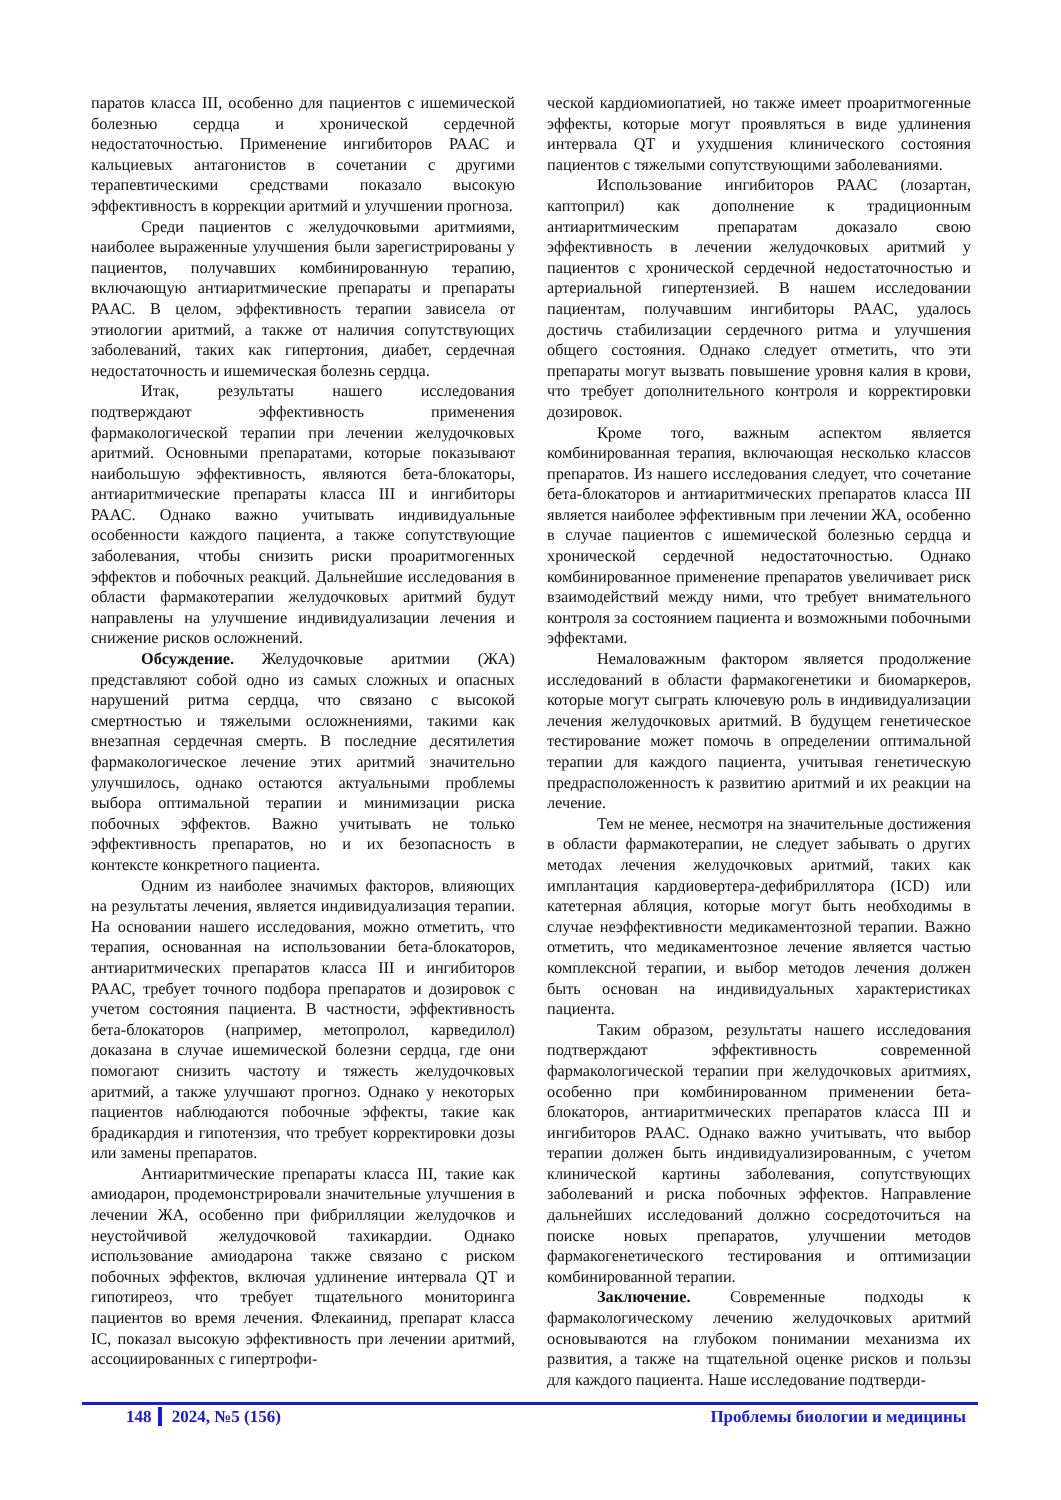паратов класса III, особенно для пациентов с ишемической болезнью сердца и хронической сердечной недостаточностью. Применение ингибиторов РААС и кальциевых антагонистов в сочетании с другими терапевтическими средствами показало высокую эффективность в коррекции аритмий и улучшении прогноза.
Среди пациентов с желудочковыми аритмиями, наиболее выраженные улучшения были зарегистрированы у пациентов, получавших комбинированную терапию, включающую антиаритмические препараты и препараты РААС. В целом, эффективность терапии зависела от этиологии аритмий, а также от наличия сопутствующих заболеваний, таких как гипертония, диабет, сердечная недостаточность и ишемическая болезнь сердца.
Итак, результаты нашего исследования подтверждают эффективность применения фармакологической терапии при лечении желудочковых аритмий. Основными препаратами, которые показывают наибольшую эффективность, являются бета-блокаторы, антиаритмические препараты класса III и ингибиторы РААС. Однако важно учитывать индивидуальные особенности каждого пациента, а также сопутствующие заболевания, чтобы снизить риски проаритмогенных эффектов и побочных реакций. Дальнейшие исследования в области фармакотерапии желудочковых аритмий будут направлены на улучшение индивидуализации лечения и снижение рисков осложнений.
Обсуждение. Желудочковые аритмии (ЖА) представляют собой одно из самых сложных и опасных нарушений ритма сердца, что связано с высокой смертностью и тяжелыми осложнениями, такими как внезапная сердечная смерть. В последние десятилетия фармакологическое лечение этих аритмий значительно улучшилось, однако остаются актуальными проблемы выбора оптимальной терапии и минимизации риска побочных эффектов. Важно учитывать не только эффективность препаратов, но и их безопасность в контексте конкретного пациента.
Одним из наиболее значимых факторов, влияющих на результаты лечения, является индивидуализация терапии. На основании нашего исследования, можно отметить, что терапия, основанная на использовании бета-блокаторов, антиаритмических препаратов класса III и ингибиторов РААС, требует точного подбора препаратов и дозировок с учетом состояния пациента. В частности, эффективность бета-блокаторов (например, метопролол, карведилол) доказана в случае ишемической болезни сердца, где они помогают снизить частоту и тяжесть желудочковых аритмий, а также улучшают прогноз. Однако у некоторых пациентов наблюдаются побочные эффекты, такие как брадикардия и гипотензия, что требует корректировки дозы или замены препаратов.
Антиаритмические препараты класса III, такие как амиодарон, продемонстрировали значительные улучшения в лечении ЖА, особенно при фибрилляции желудочков и неустойчивой желудочковой тахикардии. Однако использование амиодарона также связано с риском побочных эффектов, включая удлинение интервала QT и гипотиреоз, что требует тщательного мониторинга пациентов во время лечения. Флекаинид, препарат класса IC, показал высокую эффективность при лечении аритмий, ассоциированных с гипертрофи-
ческой кардиомиопатией, но также имеет проаритмогенные эффекты, которые могут проявляться в виде удлинения интервала QT и ухудшения клинического состояния пациентов с тяжелыми сопутствующими заболеваниями.
Использование ингибиторов РААС (лозартан, каптоприл) как дополнение к традиционным антиаритмическим препаратам доказало свою эффективность в лечении желудочковых аритмий у пациентов с хронической сердечной недостаточностью и артериальной гипертензией. В нашем исследовании пациентам, получавшим ингибиторы РААС, удалось достичь стабилизации сердечного ритма и улучшения общего состояния. Однако следует отметить, что эти препараты могут вызвать повышение уровня калия в крови, что требует дополнительного контроля и корректировки дозировок.
Кроме того, важным аспектом является комбинированная терапия, включающая несколько классов препаратов. Из нашего исследования следует, что сочетание бета-блокаторов и антиаритмических препаратов класса III является наиболее эффективным при лечении ЖА, особенно в случае пациентов с ишемической болезнью сердца и хронической сердечной недостаточностью. Однако комбинированное применение препаратов увеличивает риск взаимодействий между ними, что требует внимательного контроля за состоянием пациента и возможными побочными эффектами.
Немаловажным фактором является продолжение исследований в области фармакогенетики и биомаркеров, которые могут сыграть ключевую роль в индивидуализации лечения желудочковых аритмий. В будущем генетическое тестирование может помочь в определении оптимальной терапии для каждого пациента, учитывая генетическую предрасположенность к развитию аритмий и их реакции на лечение.
Тем не менее, несмотря на значительные достижения в области фармакотерапии, не следует забывать о других методах лечения желудочковых аритмий, таких как имплантация кардиовертера-дефибриллятора (ICD) или катетерная абляция, которые могут быть необходимы в случае неэффективности медикаментозной терапии. Важно отметить, что медикаментозное лечение является частью комплексной терапии, и выбор методов лечения должен быть основан на индивидуальных характеристиках пациента.
Таким образом, результаты нашего исследования подтверждают эффективность современной фармакологической терапии при желудочковых аритмиях, особенно при комбинированном применении бета-блокаторов, антиаритмических препаратов класса III и ингибиторов РААС. Однако важно учитывать, что выбор терапии должен быть индивидуализированным, с учетом клинической картины заболевания, сопутствующих заболеваний и риска побочных эффектов. Направление дальнейших исследований должно сосредоточиться на поиске новых препаратов, улучшении методов фармакогенетического тестирования и оптимизации комбинированной терапии.
Заключение. Современные подходы к фармакологическому лечению желудочковых аритмий основываются на глубоком понимании механизма их развития, а также на тщательной оценке рисков и пользы для каждого пациента. Наше исследование подтверди-
148 2024, №5 (156) Проблемы биологии и медицины